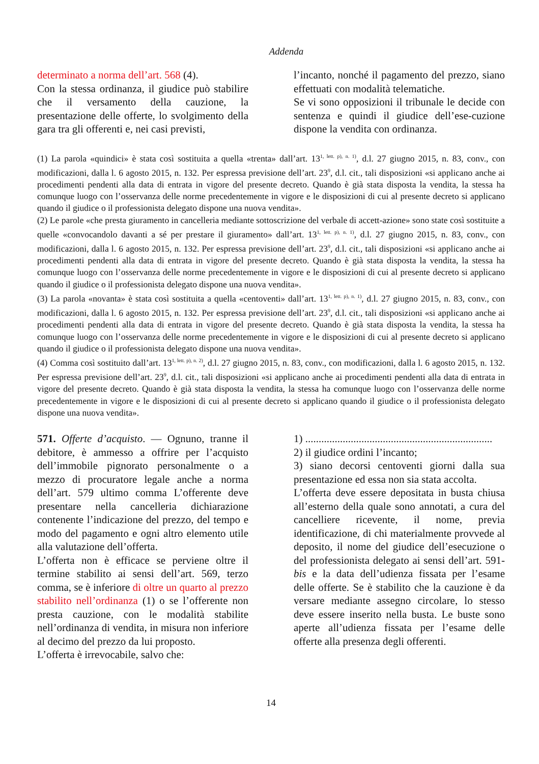Addenda
determinato a norma dell’art. 568 (4).
Con la stessa ordinanza, il giudice può stabilire che il versamento della cauzione, la presentazione delle offerte, lo svolgimento della gara tra gli offerenti e, nei casi previsti,
l’incanto, nonché il pagamento del prezzo, siano effettuati con modalità telematiche.
Se vi sono opposizioni il tribunale le decide con sentenza e quindi il giudice dell’ese-cuzione dispone la vendita con ordinanza.
(1) La parola «quindici» è stata così sostituita a quella «trenta» dall’art. 13<sup>1, lett. p), n. 1)</sup>, d.l. 27 giugno 2015, n. 83, conv., con modificazioni, dalla l. 6 agosto 2015, n. 132. Per espressa previsione dell’art. 23<sup>9</sup>, d.l. cit., tali disposizioni «si applicano anche ai procedimenti pendenti alla data di entrata in vigore del presente decreto. Quando è già stata disposta la vendita, la stessa ha comunque luogo con l’osservanza delle norme precedentemente in vigore e le disposizioni di cui al presente decreto si applicano quando il giudice o il professionista delegato dispone una nuova vendita».
(2) Le parole «che presta giuramento in cancelleria mediante sottoscrizione del verbale di accett-azione» sono state così sostituite a quelle «convocandolo davanti a sé per prestare il giuramento» dall’art. 13<sup>1, lett. p), n. 1)</sup>, d.l. 27 giugno 2015, n. 83, conv., con modificazioni, dalla l. 6 agosto 2015, n. 132. Per espressa previsione dell’art. 23<sup>9</sup>, d.l. cit., tali disposizioni «si applicano anche ai procedimenti pendenti alla data di entrata in vigore del presente decreto. Quando è già stata disposta la vendita, la stessa ha comunque luogo con l’osservanza delle norme precedentemente in vigore e le disposizioni di cui al presente decreto si applicano quando il giudice o il professionista delegato dispone una nuova vendita».
(3) La parola «novanta» è stata così sostituita a quella «centoventi» dall’art. 13<sup>1, lett. p), n. 1)</sup>, d.l. 27 giugno 2015, n. 83, conv., con modificazioni, dalla l. 6 agosto 2015, n. 132. Per espressa previsione dell’art. 23<sup>9</sup>, d.l. cit., tali disposizioni «si applicano anche ai procedimenti pendenti alla data di entrata in vigore del presente decreto. Quando è già stata disposta la vendita, la stessa ha comunque luogo con l’osservanza delle norme precedentemente in vigore e le disposizioni di cui al presente decreto si applicano quando il giudice o il professionista delegato dispone una nuova vendita».
(4) Comma così sostituito dall’art. 13<sup>1, lett. p), n. 2)</sup>, d.l. 27 giugno 2015, n. 83, conv., con modificazioni, dalla l. 6 agosto 2015, n. 132. Per espressa previsione dell’art. 23<sup>9</sup>, d.l. cit., tali disposizioni «si applicano anche ai procedimenti pendenti alla data di entrata in vigore del presente decreto. Quando è già stata disposta la vendita, la stessa ha comunque luogo con l’osservanza delle norme precedentemente in vigore e le disposizioni di cui al presente decreto si applicano quando il giudice o il professionista delegato dispone una nuova vendita».
571. Offerte d’acquisto. — Ognuno, tranne il debitore, è ammesso a offrire per l’acquisto dell’immobile pignorato personalmente o a mezzo di procuratore legale anche a norma dell’art. 579 ultimo comma L’offerente deve presentare nella cancelleria dichiarazione contenente l’indicazione del prezzo, del tempo e modo del pagamento e ogni altro elemento utile alla valutazione dell’offerta.
L’offerta non è efficace se perviene oltre il termine stabilito ai sensi dell’art. 569, terzo comma, se è inferiore di oltre un quarto al prezzo stabilito nell’ordinanza (1) o se l’offerente non presta cauzione, con le modalità stabilite nell’ordinanza di vendita, in misura non inferiore al decimo del prezzo da lui proposto.
L’offerta è irrevocabile, salvo che:
1) ......................................................................
2) il giudice ordini l’incanto;
3) siano decorsi centoventi giorni dalla sua presentazione ed essa non sia stata accolta.
L’offerta deve essere depositata in busta chiusa all’esterno della quale sono annotati, a cura del cancelliere ricevente, il nome, previa identificazione, di chi materialmente provvede al deposito, il nome del giudice dell’esecuzione o del professionista delegato ai sensi dell’art. 591-bis e la data dell’udienza fissata per l’esame delle offerte. Se è stabilito che la cauzione è da versare mediante assegno circolare, lo stesso deve essere inserito nella busta. Le buste sono aperte all’udienza fissata per l’esame delle offerte alla presenza degli offerenti.
14